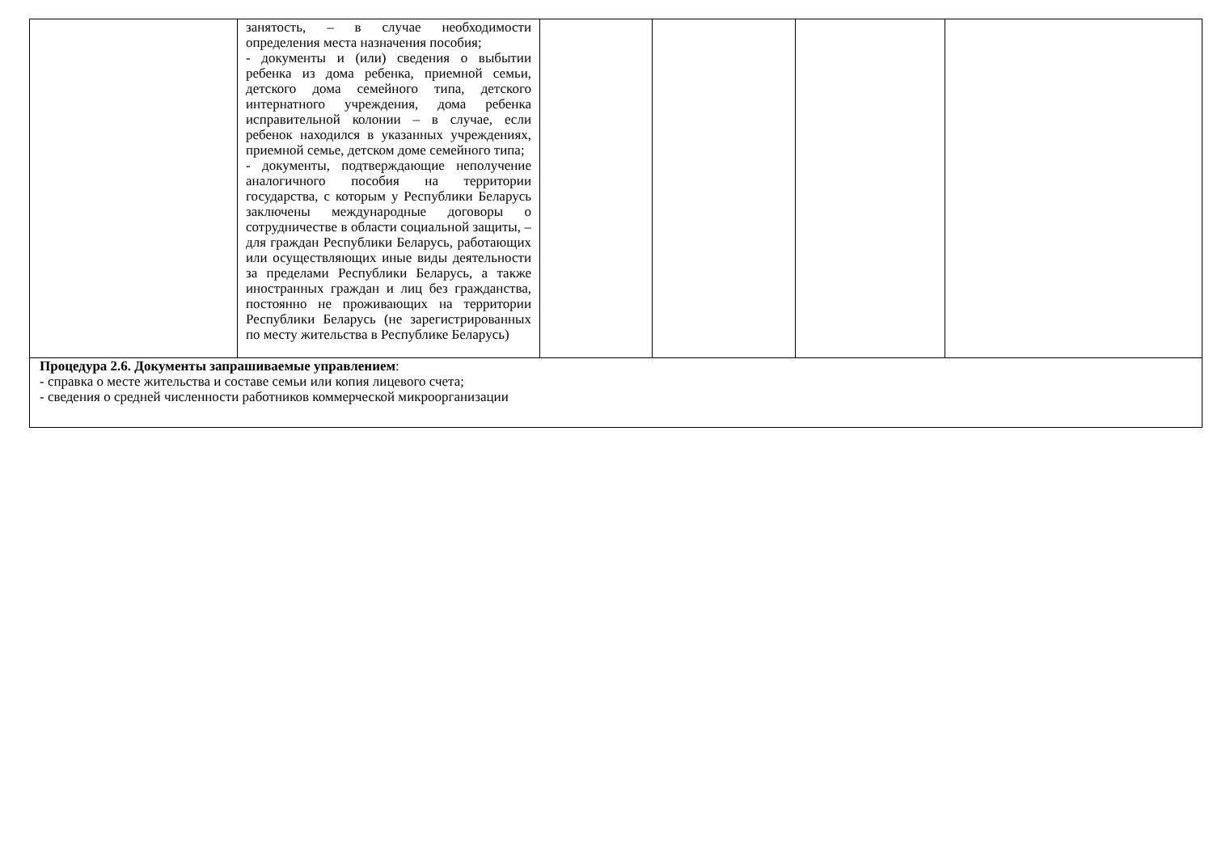| | занятость, – в случае необходимости определения места назначения пособия; - документы и (или) сведения о выбытии ребенка из дома ребенка, приемной семьи, детского дома семейного типа, детского интернатного учреждения, дома ребенка исправительной колонии – в случае, если ребенок находился в указанных учреждениях, приемной семье, детском доме семейного типа; - документы, подтверждающие неполучение аналогичного пособия на территории государства, с которым у Республики Беларусь заключены международные договоры о сотрудничестве в области социальной защиты, – для граждан Республики Беларусь, работающих или осуществляющих иные виды деятельности за пределами Республики Беларусь, а также иностранных граждан и лиц без гражданства, постоянно не проживающих на территории Республики Беларусь (не зарегистрированных по месту жительства в Республике Беларусь) | | | | |
| Процедура 2.6. Документы запрашиваемые управлением : - справка о месте жительства и составе семьи или копия лицевого счета; - сведения о средней численности работников коммерческой микроорганизации | | | | | |